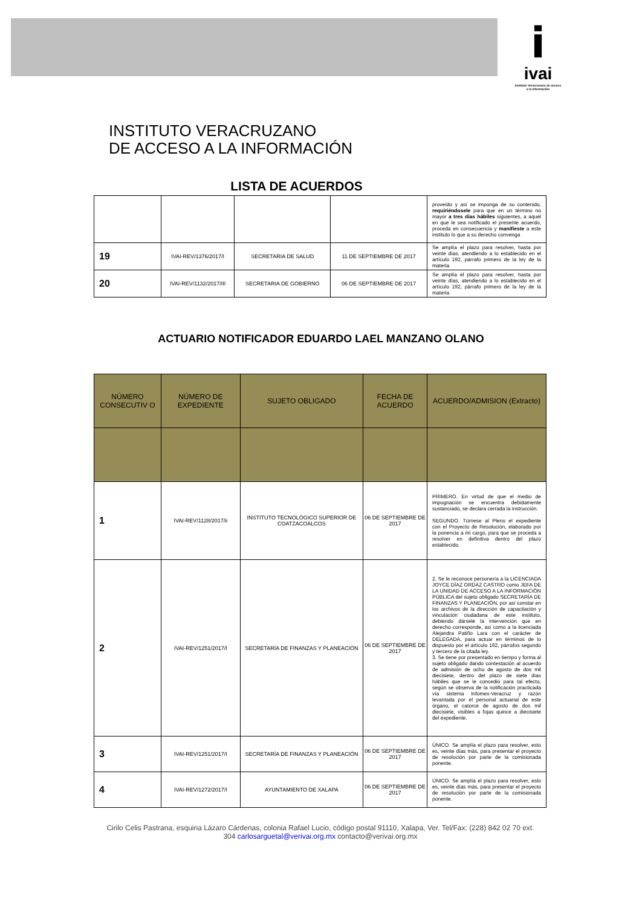i
ivai
Instituto Veracruzano de acceso a la información
INSTITUTO VERACRUZANO
DE ACCESO A LA INFORMACIÓN
LISTA DE ACUERDOS
| | | | | proveído y así se imponga de su contenido, requiriéndosele para que en un término no mayor a tres días hábiles siguientes, a aquél en que le sea notificado el presente acuerdo, proceda en consecuencia y manifieste a este instituto lo que a su derecho convenga |
| 19 | IVAI-REV/1376/2017/I | SECRETARIA DE SALUD | 11 DE SEPTIEMBRE DE 2017 | Se amplía el plazo para resolver, hasta por veinte días, atendiendo a lo establecido en el artículo 192, párrafo primero de la ley de la materia |
| 20 | IVAI-REV/1132/2017/III | SECRETARIA DE GOBIERNO | 06 DE SEPTIEMBRE DE 2017 | Se amplía el plazo para resolver, hasta por veinte días, atendiendo a lo establecido en el artículo 192, párrafo primero de la ley de la materia |
ACTUARIO NOTIFICADOR EDUARDO LAEL MANZANO OLANO
| NÚMERO CONSECUTIV O | NÚMERO DE EXPEDIENTE | SUJETO OBLIGADO | FECHA DE ACUERDO | ACUERDO/ADMISION (Extracto) |
| --- | --- | --- | --- | --- |
| 1 | IVAI-REV/1128/2017/ii | INSTITUTO TECNOLÓGICO SUPERIOR DE COATZACOALCOS | 06 DE SEPTIEMBRE DE 2017 | PRIMERO. En virtud de que el medio de impugnación se encuentra debidamente sustanciado, se declara cerrada la instrucción. SEGUNDO. Túrnese al Pleno el expediente con el Proyecto de Resolución, elaborado por la ponencia a mi cargo, para que se proceda a resolver en definitiva dentro del plazo establecido. |
| 2 | IVAI-REV/1251/2017/I | SECRETARÍA DE FINANZAS Y PLANEACIÓN | 06 DE SEPTIEMBRE DE 2017 | 2. Se le reconoce personería a la LICENCIADA JOYCE DÍAZ ORDAZ CASTRO como JEFA DE LA UNIDAD DE ACCESO A LA INFORMACIÓN PÚBLICA del sujeto obligado SECRETARÍA DE FINANZAS Y PLANEACIÓN, por así constar en los archivos de la dirección de capacitación y vinculación ciudadana de este instituto, debiendo dársele la intervención que en derecho corresponde, así como a la licenciada Alejandra Patiño Lara con el carácter de DELEGADA, para actuar en términos de lo dispuesto por el artículo 162, párrafos segundo y tercero de la citada ley. 3. Se tiene por presentado en tiempo y forma al sujeto obligado dando contestación al acuerdo de admisión de ocho de agosto de dos mil diecisiete, dentro del plazo de siete días hábiles que se le concedió para tal efecto, según se observa de la notificación practicada vía sistema Infomex-Veracruz y razón levantada por el personal actuarial de este órgano, el catorce de agosto de dos mil diecisiete, visibles a fojas quince a diecisiete del expediente. |
| 3 | IVAI-REV/1251/2017/I | SECRETARÍA DE FINANZAS Y PLANEACIÓN | 06 DE SEPTIEMBRE DE 2017 | ÚNICO. Se amplía el plazo para resolver, esto es, veinte días más, para presentar el proyecto de resolución por parte de la comisionada ponente. |
| 4 | IVAI-REV/1272/2017/I | AYUNTAMIENTO DE XALAPA | 06 DE SEPTIEMBRE DE 2017 | ÚNICO. Se amplía el plazo para resolver, esto es, veinte días más, para presentar el proyecto de resolución por parte de la comisionada ponente. |
Cirilo Celis Pastrana, esquina Lázaro Cárdenas, colonia Rafael Lucio, código postal 91110, Xalapa, Ver. Tel/Fax: (228) 842 02 70 ext. 304 carlosarguetal@verivai.org.mx contacto@verivai.org.mx